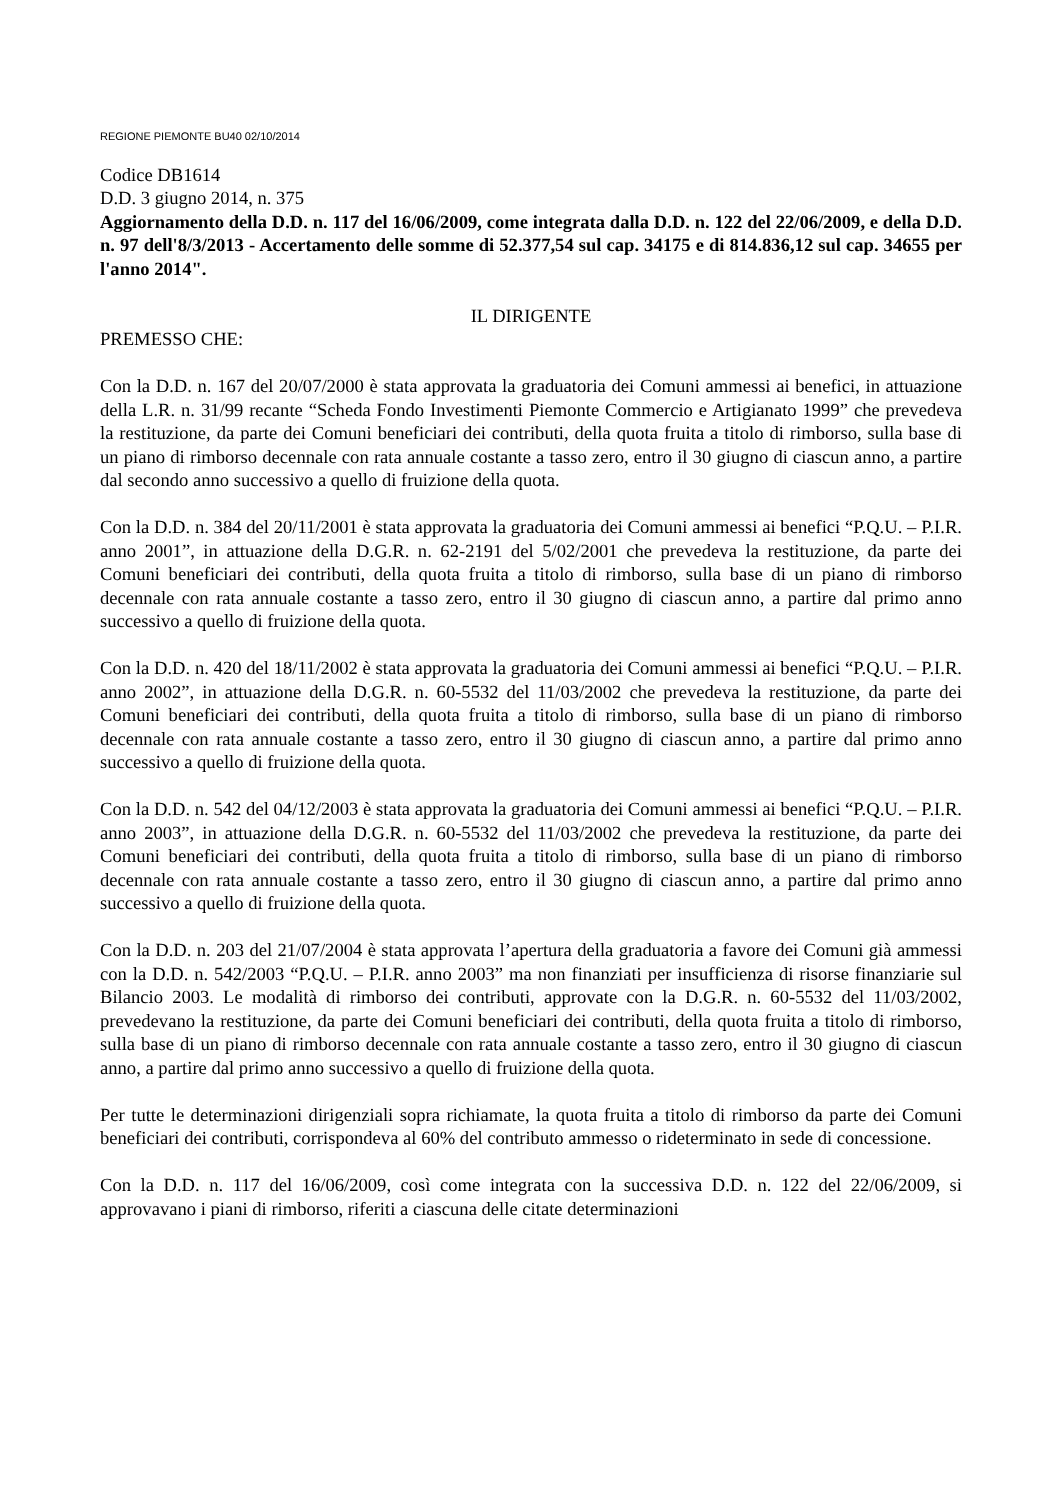REGIONE PIEMONTE BU40 02/10/2014
Codice DB1614
D.D. 3 giugno 2014, n. 375
Aggiornamento della D.D. n. 117 del 16/06/2009, come integrata dalla D.D. n. 122 del 22/06/2009, e della D.D. n. 97 dell'8/3/2013 - Accertamento delle somme di 52.377,54 sul cap. 34175 e di 814.836,12 sul cap. 34655 per l'anno 2014".
IL DIRIGENTE
PREMESSO CHE:
Con la D.D. n. 167 del 20/07/2000 è stata approvata la graduatoria dei Comuni ammessi ai benefici, in attuazione della L.R. n. 31/99 recante “Scheda Fondo Investimenti Piemonte Commercio e Artigianato 1999” che prevedeva la restituzione, da parte dei Comuni beneficiari dei contributi, della quota fruita a titolo di rimborso, sulla base di un piano di rimborso decennale con rata annuale costante a tasso zero, entro il 30 giugno di ciascun anno, a partire dal secondo anno successivo a quello di fruizione della quota.
Con la D.D. n. 384 del 20/11/2001 è stata approvata la graduatoria dei Comuni ammessi ai benefici “P.Q.U. – P.I.R. anno 2001”, in attuazione della D.G.R. n. 62-2191 del 5/02/2001 che prevedeva la restituzione, da parte dei Comuni beneficiari dei contributi, della quota fruita a titolo di rimborso, sulla base di un piano di rimborso decennale con rata annuale costante a tasso zero, entro il 30 giugno di ciascun anno, a partire dal primo anno successivo a quello di fruizione della quota.
Con la D.D. n. 420 del 18/11/2002 è stata approvata la graduatoria dei Comuni ammessi ai benefici “P.Q.U. – P.I.R. anno 2002”, in attuazione della D.G.R. n. 60-5532 del 11/03/2002 che prevedeva la restituzione, da parte dei Comuni beneficiari dei contributi, della quota fruita a titolo di rimborso, sulla base di un piano di rimborso decennale con rata annuale costante a tasso zero, entro il 30 giugno di ciascun anno, a partire dal primo anno successivo a quello di fruizione della quota.
Con la D.D. n. 542 del 04/12/2003 è stata approvata la graduatoria dei Comuni ammessi ai benefici “P.Q.U. – P.I.R. anno 2003”, in attuazione della D.G.R. n. 60-5532 del 11/03/2002 che prevedeva la restituzione, da parte dei Comuni beneficiari dei contributi, della quota fruita a titolo di rimborso, sulla base di un piano di rimborso decennale con rata annuale costante a tasso zero, entro il 30 giugno di ciascun anno, a partire dal primo anno successivo a quello di fruizione della quota.
Con la D.D. n. 203 del 21/07/2004 è stata approvata l’apertura della graduatoria a favore dei Comuni già ammessi con la D.D. n. 542/2003 “P.Q.U. – P.I.R. anno 2003” ma non finanziati per insufficienza di risorse finanziarie sul Bilancio 2003. Le modalità di rimborso dei contributi, approvate con la D.G.R. n. 60-5532 del 11/03/2002, prevedevano la restituzione, da parte dei Comuni beneficiari dei contributi, della quota fruita a titolo di rimborso, sulla base di un piano di rimborso decennale con rata annuale costante a tasso zero, entro il 30 giugno di ciascun anno, a partire dal primo anno successivo a quello di fruizione della quota.
Per tutte le determinazioni dirigenziali sopra richiamate, la quota fruita a titolo di rimborso da parte dei Comuni beneficiari dei contributi, corrispondeva al 60% del contributo ammesso o rideterminato in sede di concessione.
Con la D.D. n. 117 del 16/06/2009, così come integrata con la successiva D.D. n. 122 del 22/06/2009, si approvavano i piani di rimborso, riferiti a ciascuna delle citate determinazioni